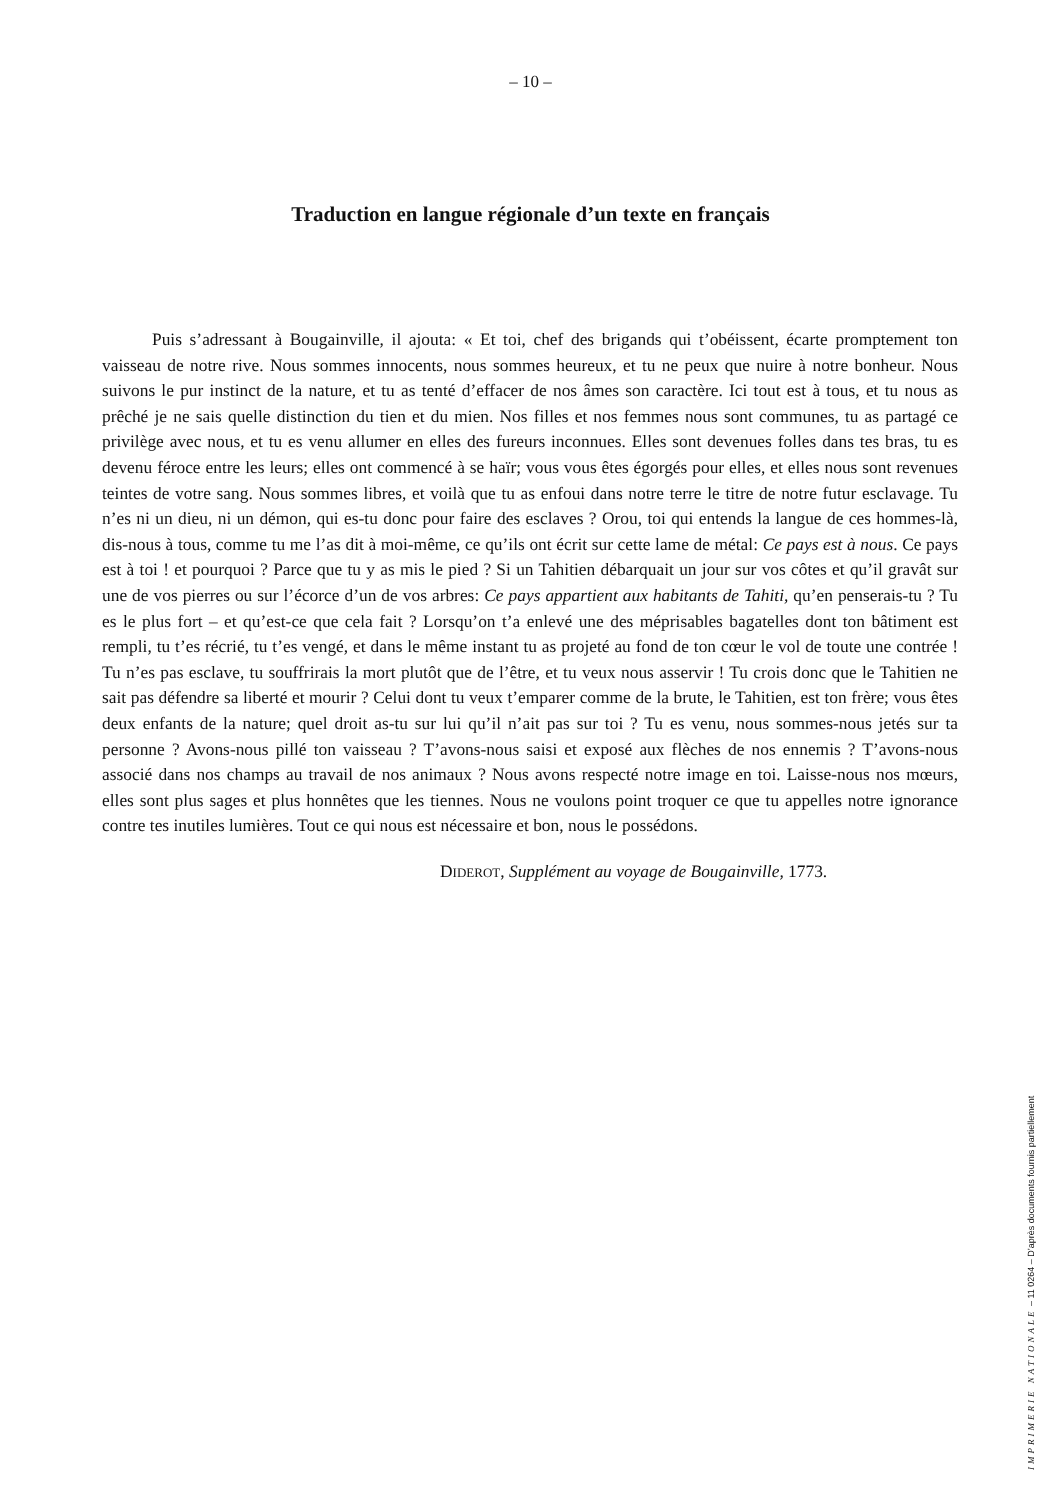– 10 –
Traduction en langue régionale d’un texte en français
Puis s’adressant à Bougainville, il ajouta: « Et toi, chef des brigands qui t’obéissent, écarte promptement ton vaisseau de notre rive. Nous sommes innocents, nous sommes heureux, et tu ne peux que nuire à notre bonheur. Nous suivons le pur instinct de la nature, et tu as tenté d’effacer de nos âmes son caractère. Ici tout est à tous, et tu nous as prêché je ne sais quelle distinction du tien et du mien. Nos filles et nos femmes nous sont communes, tu as partagé ce privilège avec nous, et tu es venu allumer en elles des fureurs inconnues. Elles sont devenues folles dans tes bras, tu es devenu féroce entre les leurs; elles ont commencé à se haïr; vous vous êtes égorgés pour elles, et elles nous sont revenues teintes de votre sang. Nous sommes libres, et voilà que tu as enfoui dans notre terre le titre de notre futur esclavage. Tu n’es ni un dieu, ni un démon, qui es-tu donc pour faire des esclaves ? Orou, toi qui entends la langue de ces hommes-là, dis-nous à tous, comme tu me l’as dit à moi-même, ce qu’ils ont écrit sur cette lame de métal: Ce pays est à nous. Ce pays est à toi ! et pourquoi ? Parce que tu y as mis le pied ? Si un Tahitien débarquait un jour sur vos côtes et qu’il gravât sur une de vos pierres ou sur l’écorce d’un de vos arbres: Ce pays appartient aux habitants de Tahiti, qu’en penserais-tu ? Tu es le plus fort – et qu’est-ce que cela fait ? Lorsqu’on t’a enlevé une des méprisables bagatelles dont ton bâtiment est rempli, tu t’es récrié, tu t’es vengé, et dans le même instant tu as projeté au fond de ton cœur le vol de toute une contrée ! Tu n’es pas esclave, tu souffrirais la mort plutôt que de l’être, et tu veux nous asservir ! Tu crois donc que le Tahitien ne sait pas défendre sa liberté et mourir ? Celui dont tu veux t’emparer comme de la brute, le Tahitien, est ton frère; vous êtes deux enfants de la nature; quel droit as-tu sur lui qu’il n’ait pas sur toi ? Tu es venu, nous sommes-nous jetés sur ta personne ? Avons-nous pillé ton vaisseau ? T’avons-nous saisi et exposé aux flèches de nos ennemis ? T’avons-nous associé dans nos champs au travail de nos animaux ? Nous avons respecté notre image en toi. Laisse-nous nos mœurs, elles sont plus sages et plus honnêtes que les tiennes. Nous ne voulons point troquer ce que tu appelles notre ignorance contre tes inutiles lumières. Tout ce qui nous est nécessaire et bon, nous le possédons.
DIDEROT, Supplément au voyage de Bougainville, 1773.
IMPRIMERIE NATIONALE – 11 0264 – D’après documents fournis partiellement